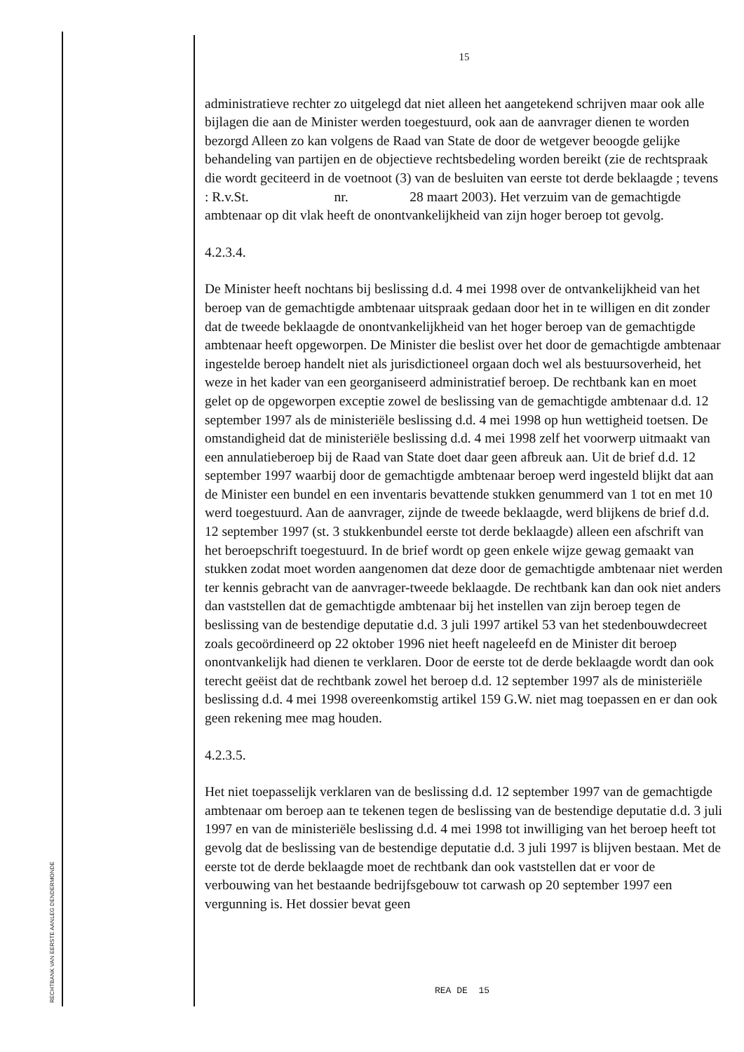RECHTBANK VAN EERSTE AANLEG DENDERMONDE
15
administratieve rechter zo uitgelegd dat niet alleen het aangetekend schrijven maar ook alle bijlagen die aan de Minister werden toegestuurd, ook aan de aanvrager dienen te worden bezorgd Alleen zo kan volgens de Raad van State de door de wetgever beoogde gelijke behandeling van partijen en de objectieve rechtsbedeling worden bereikt (zie de rechtspraak die wordt geciteerd in de voetnoot (3) van de besluiten van eerste tot derde beklaagde ; tevens : R.v.St. nr. 28 maart 2003). Het verzuim van de gemachtigde ambtenaar op dit vlak heeft de onontvankelijkheid van zijn hoger beroep tot gevolg.
4.2.3.4.
De Minister heeft nochtans bij beslissing d.d. 4 mei 1998 over de ontvankelijkheid van het beroep van de gemachtigde ambtenaar uitspraak gedaan door het in te willigen en dit zonder dat de tweede beklaagde de onontvankelijkheid van het hoger beroep van de gemachtigde ambtenaar heeft opgeworpen. De Minister die beslist over het door de gemachtigde ambtenaar ingestelde beroep handelt niet als jurisdictioneel orgaan doch wel als bestuursoverheid, het weze in het kader van een georganiseerd administratief beroep. De rechtbank kan en moet gelet op de opgeworpen exceptie zowel de beslissing van de gemachtigde ambtenaar d.d. 12 september 1997 als de ministeriële beslissing d.d. 4 mei 1998 op hun wettigheid toetsen. De omstandigheid dat de ministeriële beslissing d.d. 4 mei 1998 zelf het voorwerp uitmaakt van een annulatieberoep bij de Raad van State doet daar geen afbreuk aan. Uit de brief d.d. 12 september 1997 waarbij door de gemachtigde ambtenaar beroep werd ingesteld blijkt dat aan de Minister een bundel en een inventaris bevattende stukken genummerd van 1 tot en met 10 werd toegestuurd. Aan de aanvrager, zijnde de tweede beklaagde, werd blijkens de brief d.d. 12 september 1997 (st. 3 stukkenbundel eerste tot derde beklaagde) alleen een afschrift van het beroepschrift toegestuurd. In de brief wordt op geen enkele wijze gewag gemaakt van stukken zodat moet worden aangenomen dat deze door de gemachtigde ambtenaar niet werden ter kennis gebracht van de aanvrager-tweede beklaagde. De rechtbank kan dan ook niet anders dan vaststellen dat de gemachtigde ambtenaar bij het instellen van zijn beroep tegen de beslissing van de bestendige deputatie d.d. 3 juli 1997 artikel 53 van het stedenbouwdecreet zoals gecoördineerd op 22 oktober 1996 niet heeft nageleefd en de Minister dit beroep onontvankelijk had dienen te verklaren. Door de eerste tot de derde beklaagde wordt dan ook terecht geëist dat de rechtbank zowel het beroep d.d. 12 september 1997 als de ministeriële beslissing d.d. 4 mei 1998 overeenkomstig artikel 159 G.W. niet mag toepassen en er dan ook geen rekening mee mag houden.
4.2.3.5.
Het niet toepasselijk verklaren van de beslissing d.d. 12 september 1997 van de gemachtigde ambtenaar om beroep aan te tekenen tegen de beslissing van de bestendige deputatie d.d. 3 juli 1997 en van de ministeriële beslissing d.d. 4 mei 1998 tot inwilliging van het beroep heeft tot gevolg dat de beslissing van de bestendige deputatie d.d. 3 juli 1997 is blijven bestaan. Met de eerste tot de derde beklaagde moet de rechtbank dan ook vaststellen dat er voor de verbouwing van het bestaande bedrijfsgebouw tot carwash op 20 september 1997 een vergunning is. Het dossier bevat geen
REA DE 15